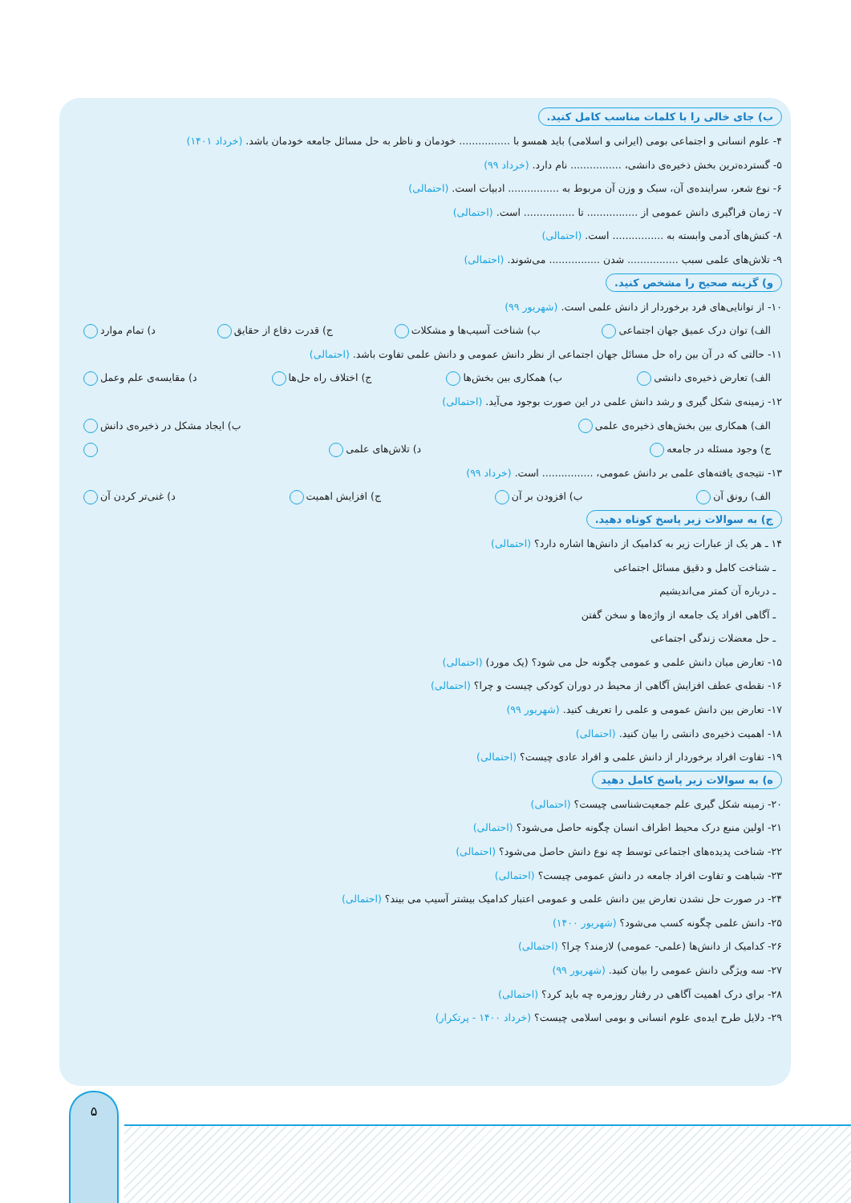ب) جای خالی را با کلمات مناسب کامل کنید.
۴- علوم انسانی و اجتماعی بومی (ایرانی و اسلامی) باید همسو با ................ خودمان و ناظر به حل مسائل جامعه خودمان باشد. (خرداد ۱۴۰۱)
۵- گسترده‌ترین بخش ذخیره‌ی دانشی، ................ نام دارد. (خرداد ۹۹)
۶- نوع شعر، سراینده‌ی آن، سبک و وزن آن مربوط به ................ ادبیات است. (احتمالی)
۷- زمان فراگیری دانش عمومی از ................ تا ................ است. (احتمالی)
۸- کنش‌های آدمی وابسته به ................ است. (احتمالی)
۹- تلاش‌های علمی سبب ................ شدن ................ می‌شوند. (احتمالی)
و) گزینه صحیح را مشخص کنید.
۱۰- از توانایی‌های فرد برخوردار از دانش علمی است. (شهریور ۹۹)
الف) توان درک عمیق جهان اجتماعی ب) شناخت آسیب‌ها و مشکلات ج) قدرت دفاع از حقایق د) تمام موارد
۱۱- حالتی که در آن بین راه حل مسائل جهان اجتماعی از نظر دانش عمومی و دانش علمی تفاوت باشد. (احتمالی)
الف) تعارض ذخیره‌ی دانشی ب) همکاری بین بخش‌ها ج) اختلاف راه حل‌ها د) مقایسه‌ی علم وعمل
۱۲- زمینه‌ی شکل گیری و رشد دانش علمی در این صورت بوجود می‌آید. (احتمالی)
الف) همکاری بین بخش‌های ذخیره‌ی علمی ب) ایجاد مشکل در ذخیره‌ی دانش
ج) وجود مسئله در جامعه د) تلاش‌های علمی
۱۳- نتیجه‌ی یافته‌های علمی بر دانش عمومی، ................ است. (خرداد ۹۹)
الف) رونق آن ب) افزودن بر آن ج) افزایش اهمیت د) غنی‌تر کردن آن
ج) به سوالات زیر پاسخ کوتاه دهید.
۱۴ ـ هر یک از عبارات زیر به کدامیک از دانش‌ها اشاره دارد؟ (احتمالی)
ـ شناخت کامل و دقیق مسائل اجتماعی
ـ درباره آن کمتر می‌اندیشیم
ـ آگاهی افراد یک جامعه از واژه‌ها و سخن گفتن
ـ حل معضلات زندگی اجتماعی
۱۵- تعارض میان دانش علمی و عمومی چگونه حل می شود؟ (یک مورد) (احتمالی)
۱۶- نقطه‌ی عطف افزایش آگاهی از محیط در دوران کودکی چیست و چرا؟ (احتمالی)
۱۷- تعارض بین دانش عمومی و علمی را تعریف کنید. (شهریور ۹۹)
۱۸- اهمیت ذخیره‌ی دانشی را بیان کنید. (احتمالی)
۱۹- تفاوت افراد برخوردار از دانش علمی و افراد عادی چیست؟ (احتمالی)
ه) به سوالات زیر پاسخ کامل دهید
۲۰- زمینه شکل گیری علم جمعیت‌شناسی چیست؟ (احتمالی)
۲۱- اولین منبع درک محیط اطراف انسان چگونه حاصل می‌شود؟ (احتمالی)
۲۲- شناخت پدیده‌های اجتماعی توسط چه نوع دانش حاصل می‌شود؟ (احتمالی)
۲۳- شباهت و تفاوت افراد جامعه در دانش عمومی چیست؟ (احتمالی)
۲۴- در صورت حل نشدن تعارض بین دانش علمی و عمومی اعتبار کدامیک بیشتر آسیب می بیند؟ (احتمالی)
۲۵- دانش علمی چگونه کسب می‌شود؟ (شهریور ۱۴۰۰)
۲۶- کدامیک از دانش‌ها (علمی- عمومی) لازمند؟ چرا؟ (احتمالی)
۲۷- سه ویژگی دانش عمومی را بیان کنید. (شهریور ۹۹)
۲۸- برای درک اهمیت آگاهی در رفتار روزمره چه باید کرد؟ (احتمالی)
۲۹- دلایل طرح ایده‌ی علوم انسانی و بومی اسلامی چیست؟ (خرداد ۱۴۰۰ - پرتکرار)
۵